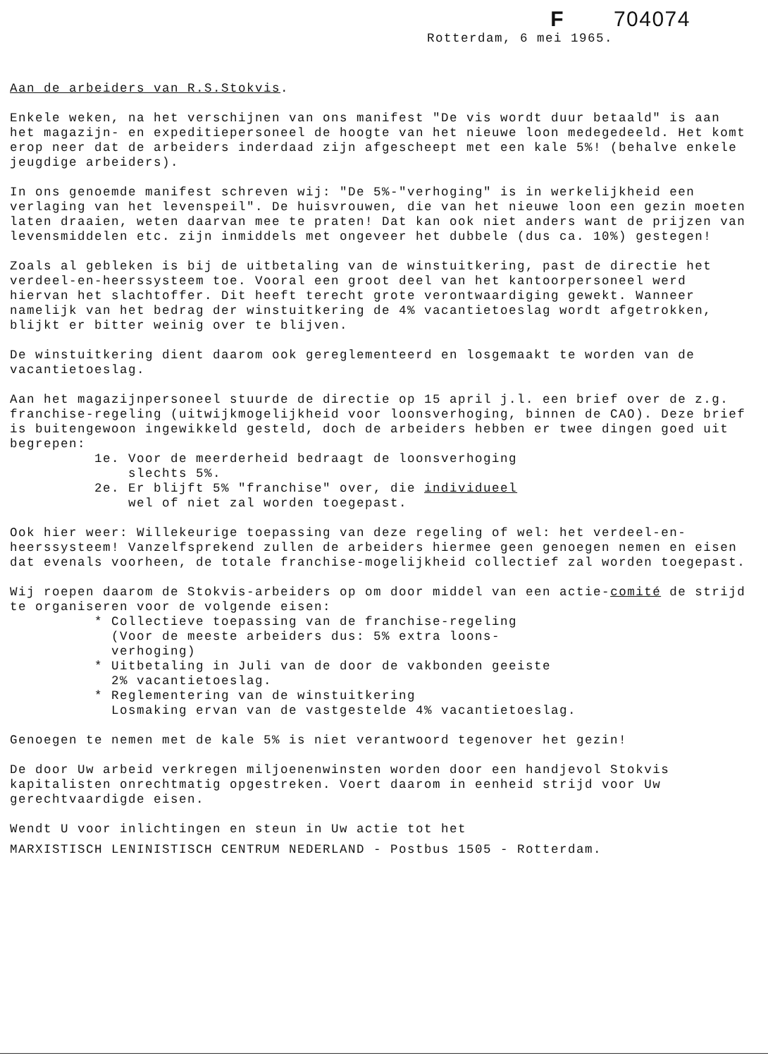F 704074
Rotterdam, 6 mei 1965.
Aan de arbeiders van R.S.Stokvis.
Enkele weken, na het verschijnen van ons manifest "De vis wordt duur betaald" is aan het magazijn- en expeditiepersoneel de hoogte van het nieuwe loon medegedeeld. Het komt erop neer dat de arbeiders inderdaad zijn afgescheept met een kale 5%! (behalve enkele jeugdige arbeiders).
In ons genoemde manifest schreven wij: "De 5%-"verhoging" is in werkelijkheid een verlaging van het levenspeil". De huisvrouwen, die van het nieuwe loon een gezin moeten laten draaien, weten daarvan mee te praten! Dat kan ook niet anders want de prijzen van levensmiddelen etc. zijn inmiddels met ongeveer het dubbele (dus ca. 10%) gestegen!
Zoals al gebleken is bij de uitbetaling van de winstuitkering, past de directie het verdeel-en-heerssysteem toe. Vooral een groot deel van het kantoorpersoneel werd hiervan het slachtoffer. Dit heeft terecht grote verontwaardiging gewekt. Wanneer namelijk van het bedrag der winstuitkering de 4% vacantietoeslag wordt afgetrokken, blijkt er bitter weinig over te blijven.
De winstuitkering dient daarom ook gereglementeerd en losgemaakt te worden van de vacantietoeslag.
Aan het magazijnpersoneel stuurde de directie op 15 april j.l. een brief over de z.g. franchise-regeling (uitwijkmogelijkheid voor loonsverhoging, binnen de CAO). Deze brief is buitengewoon ingewikkeld gesteld, doch de arbeiders hebben er twee dingen goed uit begrepen:
1e. Voor de meerderheid bedraagt de loonsverhoging
slechts 5%.
2e. Er blijft 5% "franchise" over, die individueel
wel of niet zal worden toegepast.
Ook hier weer: Willekeurige toepassing van deze regeling of wel: het verdeel-en-heerssysteem! Vanzelfsprekend zullen de arbeiders hiermee geen genoegen nemen en eisen dat evenals voorheen, de totale franchise-mogelijkheid collectief zal worden toegepast.
Wij roepen daarom de Stokvis-arbeiders op om door middel van een actie-comité de strijd te organiseren voor de volgende eisen:
* Collectieve toepassing van de franchise-regeling
(Voor de meeste arbeiders dus: 5% extra loons-
verhoging)
* Uitbetaling in Juli van de door de vakbonden geeiste
2% vacantietoeslag.
* Reglementering van de winstuitkering
Losmaking ervan van de vastgestelde 4% vacantietoeslag.
Genoegen te nemen met de kale 5% is niet verantwoord tegenover het gezin!
De door Uw arbeid verkregen miljoenenwinsten worden door een handjevol Stokvis kapitalisten onrechtmatig opgestreken. Voert daarom in eenheid strijd voor Uw gerechtvaardigde eisen.
Wendt U voor inlichtingen en steun in Uw actie tot het
MARXISTISCH LENINISTISCH CENTRUM NEDERLAND - Postbus 1505 - Rotterdam.